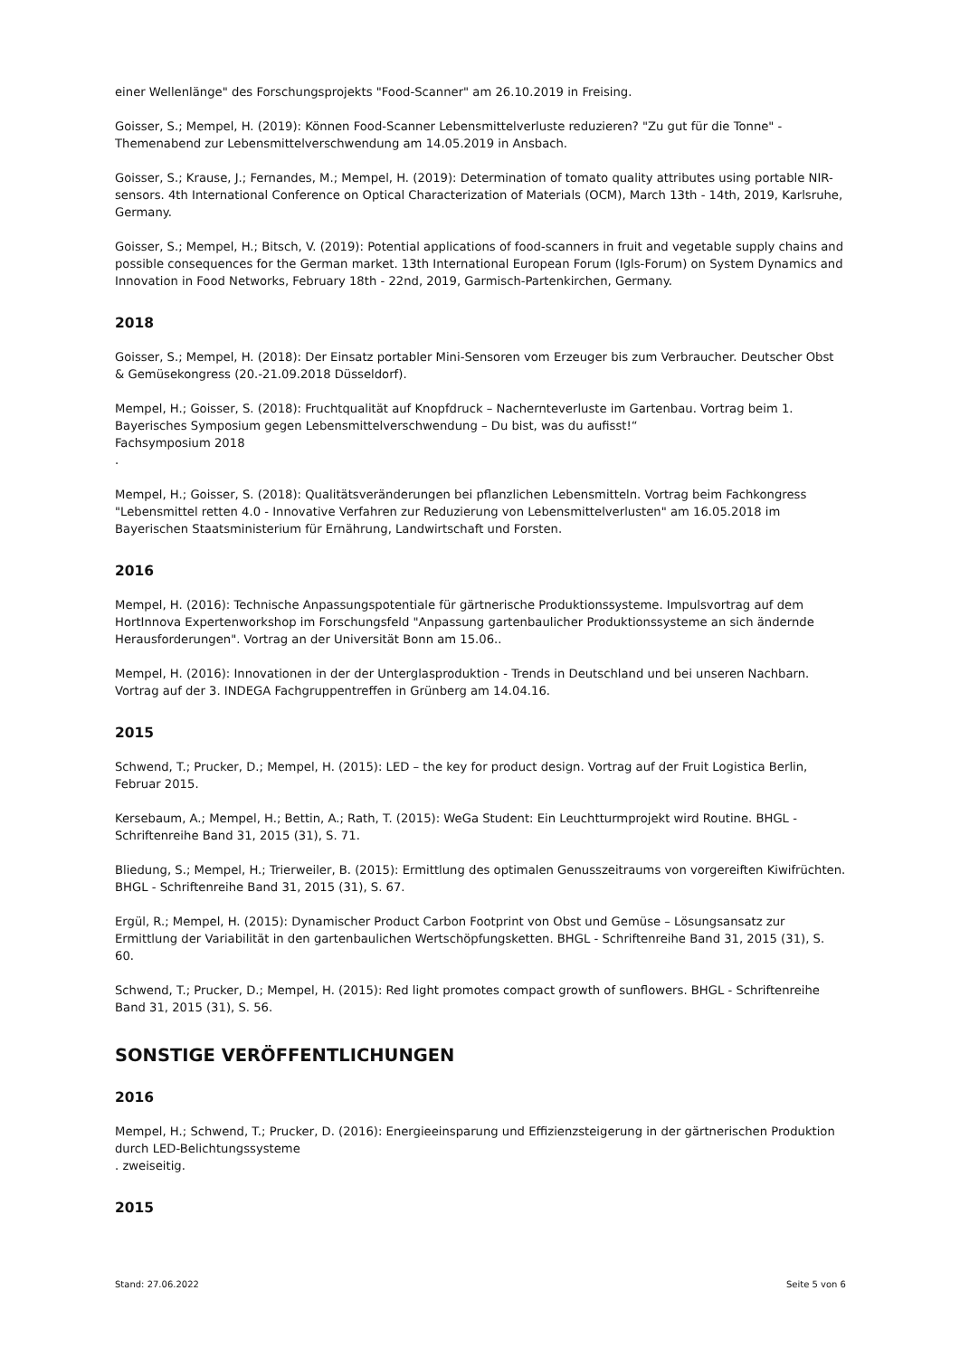einer Wellenlänge" des Forschungsprojekts "Food-Scanner" am 26.10.2019 in Freising.
Goisser, S.; Mempel, H. (2019): Können Food-Scanner Lebensmittelverluste reduzieren? "Zu gut für die Tonne" - Themenabend zur Lebensmittelverschwendung am 14.05.2019 in Ansbach.
Goisser, S.; Krause, J.; Fernandes, M.; Mempel, H. (2019): Determination of tomato quality attributes using portable NIR-sensors. 4th International Conference on Optical Characterization of Materials (OCM), March 13th - 14th, 2019, Karlsruhe, Germany.
Goisser, S.; Mempel, H.; Bitsch, V. (2019): Potential applications of food-scanners in fruit and vegetable supply chains and possible consequences for the German market. 13th International European Forum (Igls-Forum) on System Dynamics and Innovation in Food Networks, February 18th - 22nd, 2019, Garmisch-Partenkirchen, Germany.
2018
Goisser, S.; Mempel, H. (2018): Der Einsatz portabler Mini-Sensoren vom Erzeuger bis zum Verbraucher. Deutscher Obst & Gemüsekongress (20.-21.09.2018 Düsseldorf).
Mempel, H.; Goisser, S. (2018): Fruchtqualität auf Knopfdruck – Nachernteverluste im Gartenbau. Vortrag beim 1. Bayerisches Symposium gegen Lebensmittelverschwendung – Du bist, was du aufisst!“
Fachsymposium 2018
.
Mempel, H.; Goisser, S. (2018): Qualitätsveränderungen bei pflanzlichen Lebensmitteln. Vortrag beim Fachkongress "Lebensmittel retten 4.0 - Innovative Verfahren zur Reduzierung von Lebensmittelverlusten" am 16.05.2018 im Bayerischen Staatsministerium für Ernährung, Landwirtschaft und Forsten.
2016
Mempel, H. (2016): Technische Anpassungspotentiale für gärtnerische Produktionssysteme. Impulsvortrag auf dem HortInnova Expertenworkshop im Forschungsfeld "Anpassung gartenbaulicher Produktionssysteme an sich ändernde Herausforderungen". Vortrag an der Universität Bonn am 15.06..
Mempel, H. (2016): Innovationen in der der Unterglasproduktion - Trends in Deutschland und bei unseren Nachbarn. Vortrag auf der 3. INDEGA Fachgruppentreffen in Grünberg am 14.04.16.
2015
Schwend, T.; Prucker, D.; Mempel, H. (2015): LED – the key for product design. Vortrag auf der Fruit Logistica Berlin, Februar 2015.
Kersebaum, A.; Mempel, H.; Bettin, A.; Rath, T. (2015): WeGa Student: Ein Leuchtturmprojekt wird Routine. BHGL - Schriftenreihe Band 31, 2015 (31), S. 71.
Bliedung, S.; Mempel, H.; Trierweiler, B. (2015): Ermittlung des optimalen Genusszeitraums von vorgereiften Kiwifrüchten. BHGL - Schriftenreihe Band 31, 2015 (31), S. 67.
Ergül, R.; Mempel, H. (2015): Dynamischer Product Carbon Footprint von Obst und Gemüse – Lösungsansatz zur Ermittlung der Variabilität in den gartenbaulichen Wertschöpfungsketten. BHGL - Schriftenreihe Band 31, 2015 (31), S. 60.
Schwend, T.; Prucker, D.; Mempel, H. (2015): Red light promotes compact growth of sunflowers. BHGL - Schriftenreihe Band 31, 2015 (31), S. 56.
SONSTIGE VERÖFFENTLICHUNGEN
2016
Mempel, H.; Schwend, T.; Prucker, D. (2016): Energieeinsparung und Effizienzsteigerung in der gärtnerischen Produktion durch LED-Belichtungssysteme
. zweiseitig.
2015
Stand: 27.06.2022 Seite 5 von 6